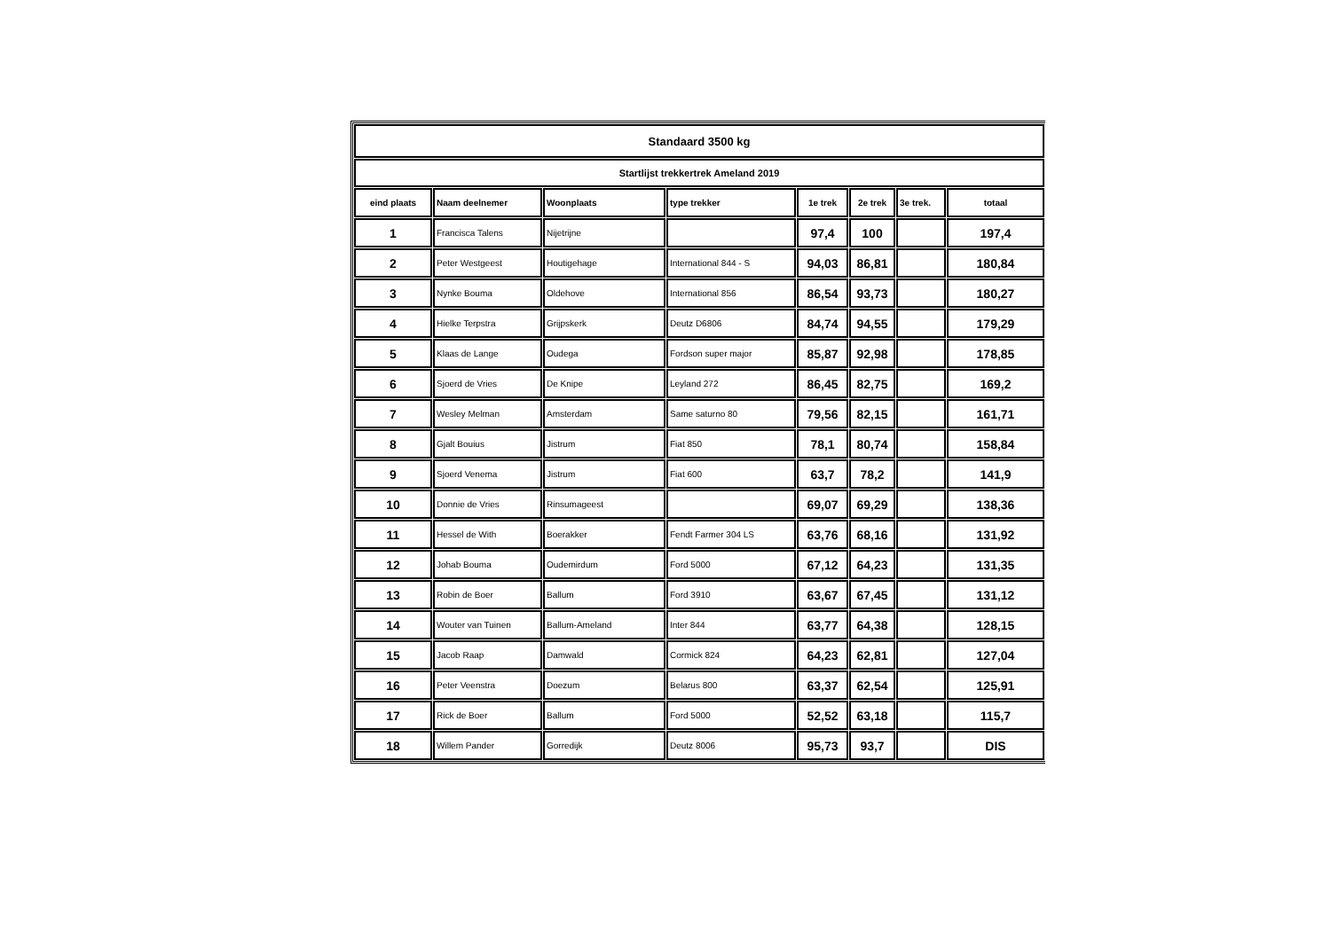| Standaard 3500 kg | | | | | | | |
| Startlijst trekkertrek Ameland 2019 | | | | | | | |
| eind plaats | Naam deelnemer | Woonplaats | type trekker | 1e trek | 2e trek | 3e trek. | totaal |
| 1 | Francisca Talens | Nijetrijne | | 97,4 | 100 | | 197,4 |
| 2 | Peter Westgeest | Houtigehage | International 844 - S | 94,03 | 86,81 | | 180,84 |
| 3 | Nynke Bouma | Oldehove | International 856 | 86,54 | 93,73 | | 180,27 |
| 4 | Hielke Terpstra | Grijpskerk | Deutz D6806 | 84,74 | 94,55 | | 179,29 |
| 5 | Klaas de Lange | Oudega | Fordson super major | 85,87 | 92,98 | | 178,85 |
| 6 | Sjoerd de Vries | De Knipe | Leyland 272 | 86,45 | 82,75 | | 169,2 |
| 7 | Wesley Melman | Amsterdam | Same saturno 80 | 79,56 | 82,15 | | 161,71 |
| 8 | Gjalt Bouius | Jistrum | Fiat 850 | 78,1 | 80,74 | | 158,84 |
| 9 | Sjoerd Venema | Jistrum | Fiat 600 | 63,7 | 78,2 | | 141,9 |
| 10 | Donnie de Vries | Rinsumageest | | 69,07 | 69,29 | | 138,36 |
| 11 | Hessel de With | Boerakker | Fendt Farmer 304 LS | 63,76 | 68,16 | | 131,92 |
| 12 | Johab Bouma | Oudemirdum | Ford 5000 | 67,12 | 64,23 | | 131,35 |
| 13 | Robin de Boer | Ballum | Ford 3910 | 63,67 | 67,45 | | 131,12 |
| 14 | Wouter van Tuinen | Ballum-Ameland | Inter 844 | 63,77 | 64,38 | | 128,15 |
| 15 | Jacob Raap | Damwald | Cormick 824 | 64,23 | 62,81 | | 127,04 |
| 16 | Peter Veenstra | Doezum | Belarus 800 | 63,37 | 62,54 | | 125,91 |
| 17 | Rick de Boer | Ballum | Ford 5000 | 52,52 | 63,18 | | 115,7 |
| 18 | Willem Pander | Gorredijk | Deutz 8006 | 95,73 | 93,7 | | DIS |